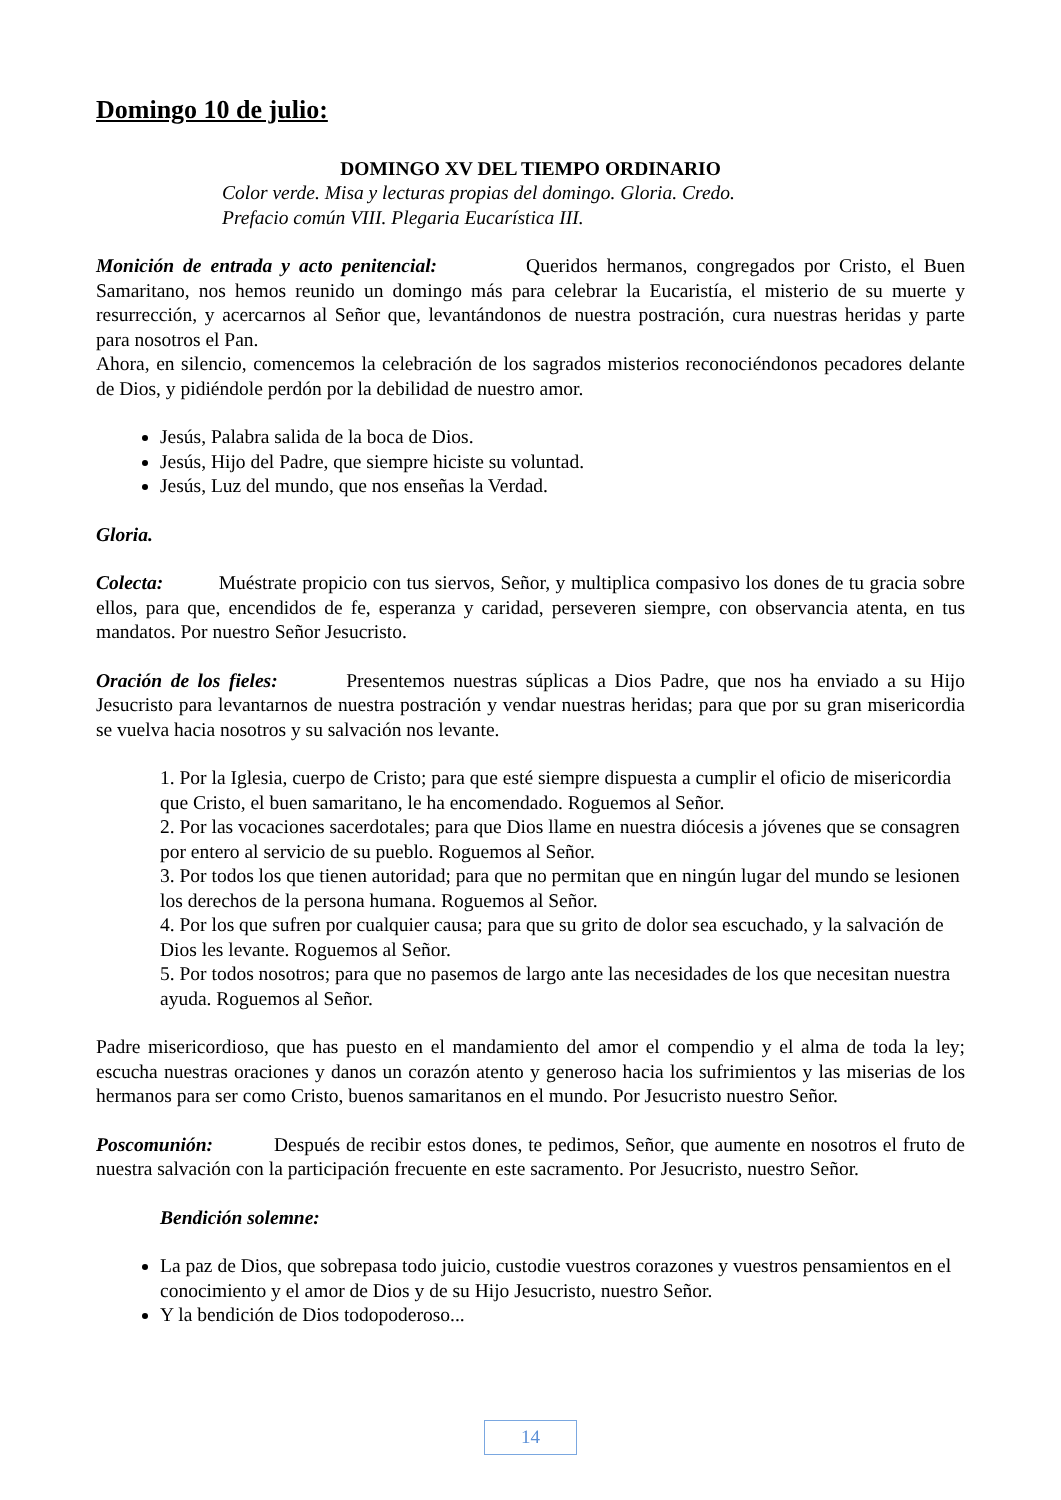Domingo 10 de julio:
DOMINGO XV DEL TIEMPO ORDINARIO
Color verde. Misa y lecturas propias del domingo. Gloria. Credo.
Prefacio común VIII. Plegaria Eucarística III.
Monición de entrada y acto penitencial: Queridos hermanos, congregados por Cristo, el Buen Samaritano, nos hemos reunido un domingo más para celebrar la Eucaristía, el misterio de su muerte y resurrección, y acercarnos al Señor que, levantándonos de nuestra postración, cura nuestras heridas y parte para nosotros el Pan.
Ahora, en silencio, comencemos la celebración de los sagrados misterios reconociéndonos pecadores delante de Dios, y pidiéndole perdón por la debilidad de nuestro amor.
Jesús, Palabra salida de la boca de Dios.
Jesús, Hijo del Padre, que siempre hiciste su voluntad.
Jesús, Luz del mundo, que nos enseñas la Verdad.
Gloria.
Colecta: Muéstrate propicio con tus siervos, Señor, y multiplica compasivo los dones de tu gracia sobre ellos, para que, encendidos de fe, esperanza y caridad, perseveren siempre, con observancia atenta, en tus mandatos. Por nuestro Señor Jesucristo.
Oración de los fieles: Presentemos nuestras súplicas a Dios Padre, que nos ha enviado a su Hijo Jesucristo para levantarnos de nuestra postración y vendar nuestras heridas; para que por su gran misericordia se vuelva hacia nosotros y su salvación nos levante.
1. Por la Iglesia, cuerpo de Cristo; para que esté siempre dispuesta a cumplir el oficio de misericordia que Cristo, el buen samaritano, le ha encomendado. Roguemos al Señor.
2. Por las vocaciones sacerdotales; para que Dios llame en nuestra diócesis a jóvenes que se consagren por entero al servicio de su pueblo. Roguemos al Señor.
3. Por todos los que tienen autoridad; para que no permitan que en ningún lugar del mundo se lesionen los derechos de la persona humana. Roguemos al Señor.
4. Por los que sufren por cualquier causa; para que su grito de dolor sea escuchado, y la salvación de Dios les levante. Roguemos al Señor.
5. Por todos nosotros; para que no pasemos de largo ante las necesidades de los que necesitan nuestra ayuda. Roguemos al Señor.
Padre misericordioso, que has puesto en el mandamiento del amor el compendio y el alma de toda la ley; escucha nuestras oraciones y danos un corazón atento y generoso hacia los sufrimientos y las miserias de los hermanos para ser como Cristo, buenos samaritanos en el mundo. Por Jesucristo nuestro Señor.
Poscomunión: Después de recibir estos dones, te pedimos, Señor, que aumente en nosotros el fruto de nuestra salvación con la participación frecuente en este sacramento. Por Jesucristo, nuestro Señor.
Bendición solemne:
La paz de Dios, que sobrepasa todo juicio, custodie vuestros corazones y vuestros pensamientos en el conocimiento y el amor de Dios y de su Hijo Jesucristo, nuestro Señor.
Y la bendición de Dios todopoderoso...
14